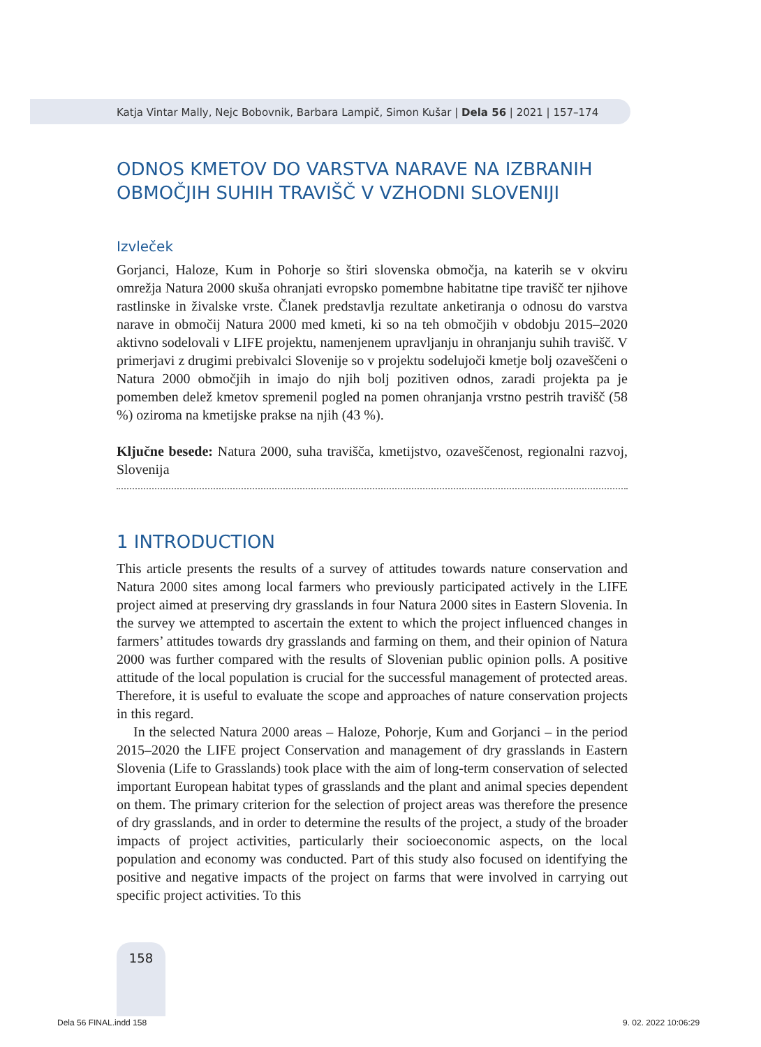Katja Vintar Mally, Nejc Bobovnik, Barbara Lampič, Simon Kušar | Dela 56 | 2021 | 157–174
ODNOS KMETOV DO VARSTVA NARAVE NA IZBRANIH OBMOČJIH SUHIH TRAVIŠČ V VZHODNI SLOVENIJI
Izvleček
Gorjanci, Haloze, Kum in Pohorje so štiri slovenska območja, na katerih se v okviru omrežja Natura 2000 skuša ohranjati evropsko pomembne habitatne tipe travišč ter njihove rastlinske in živalske vrste. Članek predstavlja rezultate anketiranja o odnosu do varstva narave in območij Natura 2000 med kmeti, ki so na teh območjih v obdobju 2015–2020 aktivno sodelovali v LIFE projektu, namenjenem upravljanju in ohranjanju suhih travišč. V primerjavi z drugimi prebivalci Slovenije so v projektu sodelujoči kmetje bolj ozaveščeni o Natura 2000 območjih in imajo do njih bolj pozitiven odnos, zaradi projekta pa je pomemben delež kmetov spremenil pogled na pomen ohranjanja vrstno pestrih travišč (58 %) oziroma na kmetijske prakse na njih (43 %).
Ključne besede: Natura 2000, suha travišča, kmetijstvo, ozaveščenost, regionalni razvoj, Slovenija
1 INTRODUCTION
This article presents the results of a survey of attitudes towards nature conservation and Natura 2000 sites among local farmers who previously participated actively in the LIFE project aimed at preserving dry grasslands in four Natura 2000 sites in Eastern Slovenia. In the survey we attempted to ascertain the extent to which the project influenced changes in farmers’ attitudes towards dry grasslands and farming on them, and their opinion of Natura 2000 was further compared with the results of Slovenian public opinion polls. A positive attitude of the local population is crucial for the successful management of protected areas. Therefore, it is useful to evaluate the scope and approaches of nature conservation projects in this regard.
In the selected Natura 2000 areas – Haloze, Pohorje, Kum and Gorjanci – in the period 2015–2020 the LIFE project Conservation and management of dry grasslands in Eastern Slovenia (Life to Grasslands) took place with the aim of long-term conservation of selected important European habitat types of grasslands and the plant and animal species dependent on them. The primary criterion for the selection of project areas was therefore the presence of dry grasslands, and in order to determine the results of the project, a study of the broader impacts of project activities, particularly their socioeconomic aspects, on the local population and economy was conducted. Part of this study also focused on identifying the positive and negative impacts of the project on farms that were involved in carrying out specific project activities. To this
158
Dela 56 FINAL.indd 158 9. 02. 2022 10:06:29